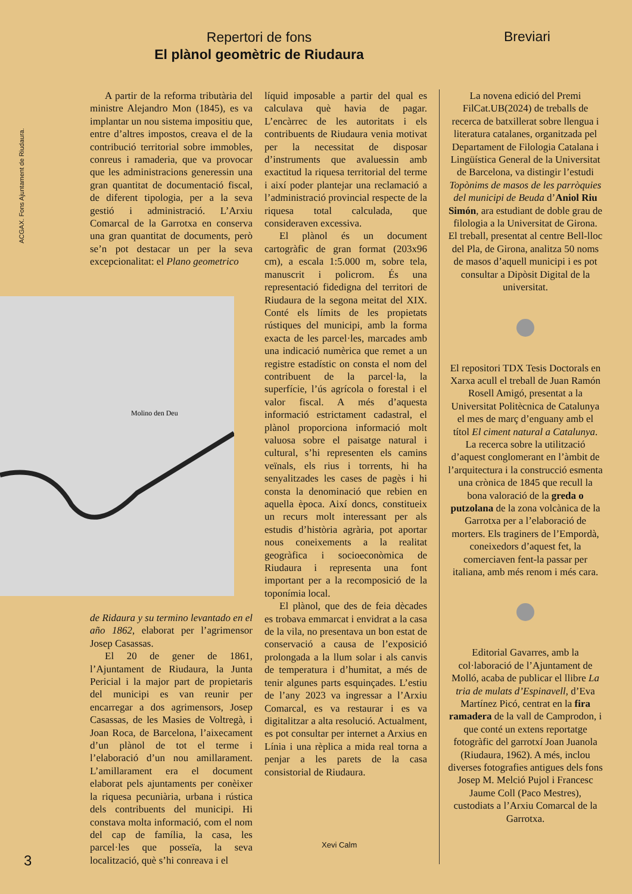Repertori de fons
El plànol geomètric de Riudaura
Breviari
ACGAX. Fons Ajuntament de Riudaura.
Molino den Deu
A partir de la reforma tributària del ministre Alejandro Mon (1845), es va implantar un nou sistema impositiu que, entre d’altres impostos, creava el de la contribució territorial sobre immobles, conreus i ramaderia, que va provocar que les administracions generessin una gran quantitat de documentació fiscal, de diferent tipologia, per a la seva gestió i administració. L’Arxiu Comarcal de la Garrotxa en conserva una gran quantitat de documents, però se’n pot destacar un per la seva excepcionalitat: el Plano geometrico
de Ridaura y su termino levantado en el año 1862, elaborat per l’agrimensor Josep Casassas.
El 20 de gener de 1861, l’Ajuntament de Riudaura, la Junta Pericial i la major part de propietaris del municipi es van reunir per encarregar a dos agrimensors, Josep Casassas, de les Masies de Voltregà, i Joan Roca, de Barcelona, l’aixecament d’un plànol de tot el terme i l’elaboració d’un nou amillarament. L’amillarament era el document elaborat pels ajuntaments per conèixer la riquesa pecuniària, urbana i rústica dels contribuents del municipi. Hi constava molta informació, com el nom del cap de família, la casa, les parcel·les que posseïa, la seva localització, què s’hi conreava i el
líquid imposable a partir del qual es calculava què havia de pagar. L’encàrrec de les autoritats i els contribuents de Riudaura venia motivat per la necessitat de disposar d’instruments que avaluessin amb exactitud la riquesa territorial del terme i així poder plantejar una reclamació a l’administració provincial respecte de la riquesa total calculada, que consideraven excessiva.
El plànol és un document cartogràfic de gran format (203x96 cm), a escala 1:5.000 m, sobre tela, manuscrit i policrom. És una representació fidedigna del territori de Riudaura de la segona meitat del XIX. Conté els límits de les propietats rústiques del municipi, amb la forma exacta de les parcel·les, marcades amb una indicació numèrica que remet a un registre estadístic on consta el nom del contribuent de la parcel·la, la superfície, l’ús agrícola o forestal i el valor fiscal. A més d’aquesta informació estrictament cadastral, el plànol proporciona informació molt valuosa sobre el paisatge natural i cultural, s’hi representen els camins veïnals, els rius i torrents, hi ha senyalitzades les cases de pagès i hi consta la denominació que rebien en aquella època. Així doncs, constitueix un recurs molt interessant per als estudis d’història agrària, pot aportar nous coneixements a la realitat geogràfica i socioeconòmica de Riudaura i representa una font important per a la recomposició de la toponímia local.
El plànol, que des de feia dècades es trobava emmarcat i envidrat a la casa de la vila, no presentava un bon estat de conservació a causa de l’exposició prolongada a la llum solar i als canvis de temperatura i d’humitat, a més de tenir algunes parts esquinçades. L’estiu de l’any 2023 va ingressar a l’Arxiu Comarcal, es va restaurar i es va digitalitzar a alta resolució. Actualment, es pot consultar per internet a Arxius en Línia i una rèplica a mida real torna a penjar a les parets de la casa consistorial de Riudaura.
Xevi Calm
La novena edició del Premi FilCat.UB(2024) de treballs de recerca de batxillerat sobre llengua i literatura catalanes, organitzada pel Departament de Filologia Catalana i Lingüística General de la Universitat de Barcelona, va distingir l’estudi Topònims de masos de les parròquies del municipi de Beuda d’Aniol Riu Simón, ara estudiant de doble grau de filologia a la Universitat de Girona. El treball, presentat al centre Bell-lloc del Pla, de Girona, analitza 50 noms de masos d’aquell municipi i es pot consultar a Dipòsit Digital de la universitat.
El repositori TDX Tesis Doctorals en Xarxa acull el treball de Juan Ramón Rosell Amigó, presentat a la Universitat Politècnica de Catalunya el mes de març d’enguany amb el títol El ciment natural a Catalunya. La recerca sobre la utilització d’aquest conglomerant en l’àmbit de l’arquitectura i la construcció esmenta una crònica de 1845 que recull la bona valoració de la greda o putzolana de la zona volcànica de la Garrotxa per a l’elaboració de morters. Els traginers de l’Empordà, coneixedors d’aquest fet, la comerciaven fent-la passar per italiana, amb més renom i més cara.
Editorial Gavarres, amb la col·laboració de l’Ajuntament de Molló, acaba de publicar el llibre La tria de mulats d’Espinavell, d’Eva Martínez Picó, centrat en la fira ramadera de la vall de Camprodon, i que conté un extens reportatge fotogràfic del garrotxí Joan Juanola (Riudaura, 1962). A més, inclou diverses fotografies antigues dels fons Josep M. Melció Pujol i Francesc Jaume Coll (Paco Mestres), custodiats a l’Arxiu Comarcal de la Garrotxa.
3